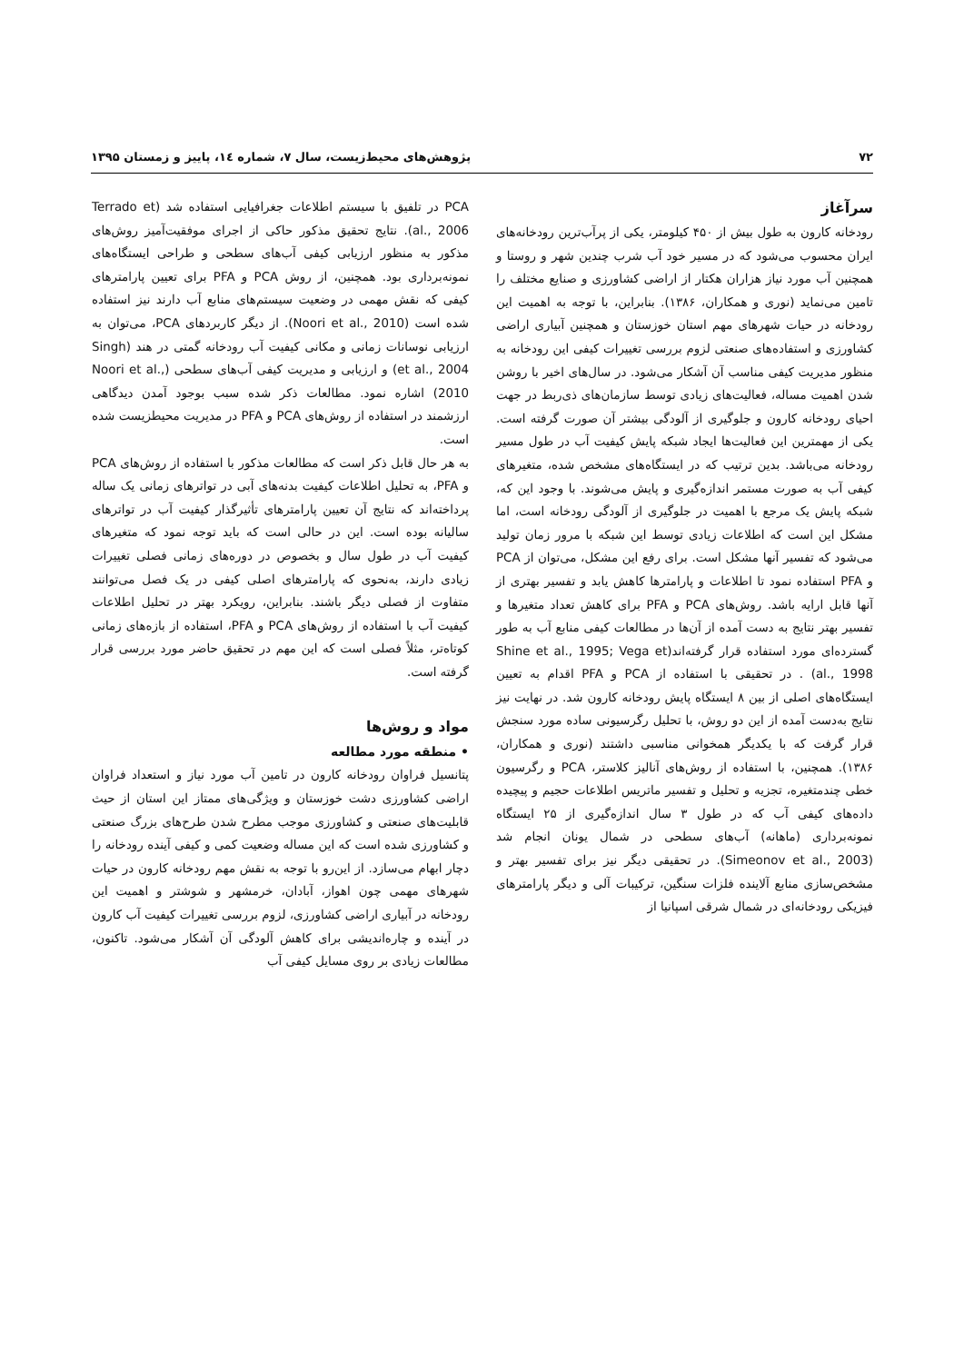۷۲ پژوهش‌های محیط‌زیست، سال ۷، شماره ۱٤، پاییز و زمستان ۱۳۹۵
سرآغاز
رودخانه کارون به طول بیش از ۴۵۰ کیلومتر، یکی از پرآب‌ترین رودخانه‌های ایران محسوب می‌شود که در مسیر خود آب شرب چندین شهر و روستا و همچنین آب مورد نیاز هزاران هکتار از اراضی کشاورزی و صنایع مختلف را تامین می‌نماید (نوری و همکاران، ۱۳۸۶). بنابراین، با توجه به اهمیت این رودخانه در حیات شهرهای مهم استان خوزستان و همچنین آبیاری اراضی کشاورزی و استفاده‌های صنعتی لزوم بررسی تغییرات کیفی این رودخانه به منظور مدیریت کیفی مناسب آن آشکار می‌شود. در سال‌های اخیر با روشن شدن اهمیت مساله، فعالیت‌های زیادی توسط سازمان‌های ذی‌ربط در جهت احیای رودخانه کارون و جلوگیری از آلودگی بیشتر آن صورت گرفته است. یکی از مهمترین این فعالیت‌ها ایجاد شبکه پایش کیفیت آب در طول مسیر رودخانه می‌باشد. بدین ترتیب که در ایستگاه‌های مشخص شده، متغیرهای کیفی آب به صورت مستمر اندازه‌گیری و پایش می‌شوند. با وجود این که، شبکه پایش یک مرجع با اهمیت در جلوگیری از آلودگی رودخانه است، اما مشکل این است که اطلاعات زیادی توسط این شبکه با مرور زمان تولید می‌شود که تفسیر آنها مشکل است. برای رفع این مشکل، می‌توان از PCA و PFA استفاده نمود تا اطلاعات و پارامترها کاهش یابد و تفسیر بهتری از آنها قابل ارایه باشد. روش‌های PCA و PFA برای کاهش تعداد متغیرها و تفسیر بهتر نتایج به دست آمده از آن‌ها در مطالعات کیفی منابع آب به طور گسترده‌ای مورد استفاده قرار گرفته‌اند(Shine et al., 1995; Vega et al., 1998) . در تحقیقی با استفاده از PCA و PFA اقدام به تعیین ایستگاه‌های اصلی از بین ۸ ایستگاه پایش رودخانه کارون شد. در نهایت نیز نتایج به‌دست آمده از این دو روش، با تحلیل رگرسیونی ساده مورد سنجش قرار گرفت که با یکدیگر همخوانی مناسبی داشتند (نوری و همکاران، ۱۳۸۶). همچنین، با استفاده از روش‌های آنالیز کلاستر، PCA و رگرسیون خطی چندمتغیره، تجزیه و تحلیل و تفسیر ماتریس اطلاعات حجیم و پیچیده داده‌های کیفی آب که در طول ۳ سال اندازه‌گیری از ۲۵ ایستگاه نمونه‌برداری (ماهانه) آب‌های سطحی در شمال یونان انجام شد (Simeonov et al., 2003). در تحقیقی دیگر نیز برای تفسیر بهتر و مشخص‌سازی منابع آلاینده فلزات سنگین، ترکیبات آلی و دیگر پارامترهای فیزیکی رودخانه‌ای در شمال شرقی اسپانیا از
PCA در تلفیق با سیستم اطلاعات جغرافیایی استفاده شد (Terrado et al., 2006). نتایج تحقیق مذکور حاکی از اجرای موفقیت‌آمیز روش‌های مذکور به منظور ارزیابی کیفی آب‌های سطحی و طراحی ایستگاه‌های نمونه‌برداری بود. همچنین، از روش PCA و PFA برای تعیین پارامترهای کیفی که نقش مهمی در وضعیت سیستم‌های منابع آب دارند نیز استفاده شده است (Noori et al., 2010). از دیگر کاربردهای PCA، می‌توان به ارزیابی نوسانات زمانی و مکانی کیفیت آب رودخانه گمتی در هند (Singh et al., 2004) و ارزیابی و مدیریت کیفی آب‌های سطحی (Noori et al., 2010) اشاره نمود. مطالعات ذکر شده سبب بوجود آمدن دیدگاهی ارزشمند در استفاده از روش‌های PCA و PFA در مدیریت محیطزیست شده است.
به هر حال قابل ذکر است که مطالعات مذکور با استفاده از روش‌های PCA و PFA، به تحلیل اطلاعات کیفیت بدنه‌های آبی در تواترهای زمانی یک ساله پرداخته‌اند که نتایج آن تعیین پارامترهای تأثیرگذار کیفیت آب در تواترهای سالیانه بوده است. این در حالی است که باید توجه نمود که متغیرهای کیفیت آب در طول سال و بخصوص در دوره‌های زمانی فصلی تغییرات زیادی دارند، به‌نحوی که پارامترهای اصلی کیفی در یک فصل می‌توانند متفاوت از فصلی دیگر باشند. بنابراین، رویکرد بهتر در تحلیل اطلاعات کیفیت آب با استفاده از روش‌های PCA و PFA، استفاده از بازه‌های زمانی کوتاه‌تر، مثلاً فصلی است که این مهم در تحقیق حاضر مورد بررسی قرار گرفته است.
مواد و روش‌ها
• منطقه مورد مطالعه
پتانسیل فراوان رودخانه کارون در تامین آب مورد نیاز و استعداد فراوان اراضی کشاورزی دشت خوزستان و ویژگی‌های ممتاز این استان از حیث قابلیت‌های صنعتی و کشاورزی موجب مطرح شدن طرح‌های بزرگ صنعتی و کشاورزی شده است که این مساله وضعیت کمی و کیفی آینده رودخانه را دچار ابهام می‌سازد. از این‌رو با توجه به نقش مهم رودخانه کارون در حیات شهرهای مهمی چون اهواز، آبادان، خرمشهر و شوشتر و اهمیت این رودخانه در آبیاری اراضی کشاورزی، لزوم بررسی تغییرات کیفیت آب کارون در آینده و چاره‌اندیشی برای کاهش آلودگی آن آشکار می‌شود. تاکنون، مطالعات زیادی بر روی مسایل کیفی آب